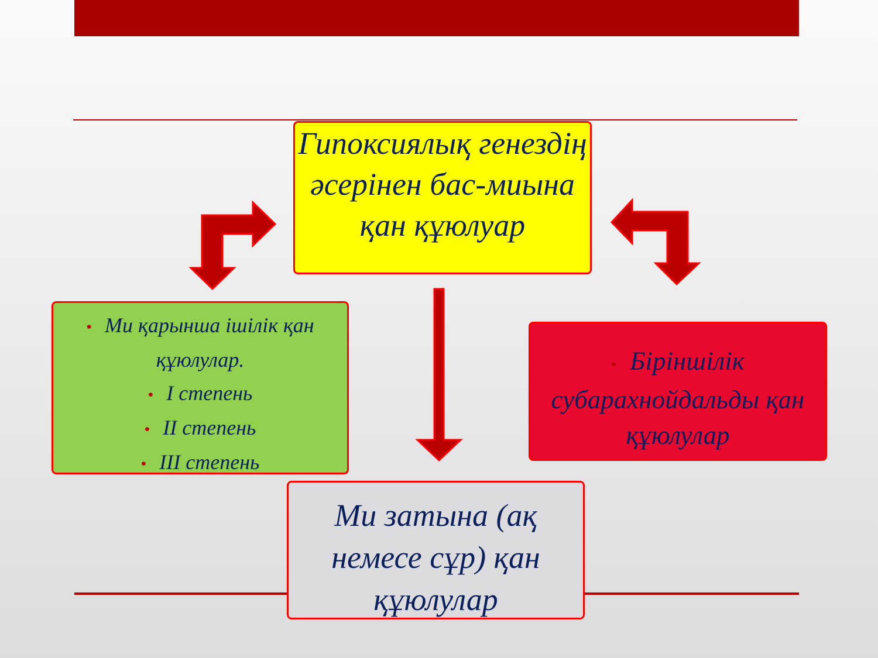Гипоксиялық генездің әсерінен бас-миына қан құюлуар
• Ми қарынша ішілік қан құюлулар.
• I степень
• II степень
• III степень
• Біріншілік субарахнойдальды қан құюлулар
Ми затына (ақ немесе сұр) қан құюлулар